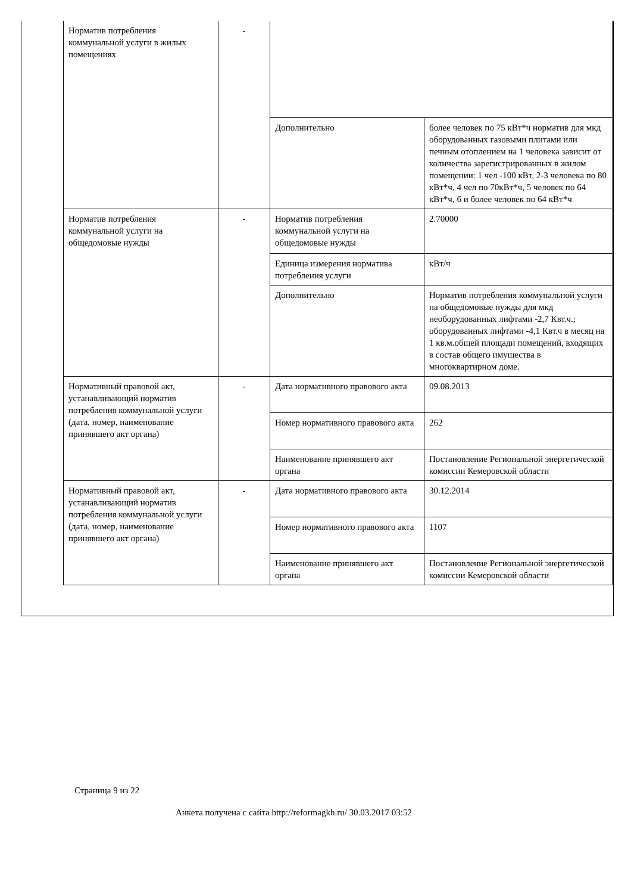| Норматив потребления коммунальной услуги в жилых помещениях | - | | |
| | | Дополнительно | более человек по 75 кВт*ч норматив для мкд оборудованных газовыми плитами или печным отоплением на 1 человека зависит от количества зарегистрированных в жилом помещении: 1 чел -100 кВт, 2-3 человека по 80 кВт*ч, 4 чел по 70кВт*ч, 5 человек по 64 кВт*ч, 6 и более человек по 64 кВт*ч |
| Норматив потребления коммунальной услуги на общедомовые нужды | - | Норматив потребления коммунальной услуги на общедомовые нужды | 2.70000 |
| | | Единица измерения норматива потребления услуги | кВт/ч |
| | | Дополнительно | Норматив потребления коммунальной услуги на общедомовые нужды для мкд необорудованных лифтами -2,7 Квт.ч.; оборудованных лифтами -4,1 Квт.ч в месяц на 1 кв.м.общей площади помещений, входящих в состав общего имущества в многоквартирном доме. |
| Нормативный правовой акт, устанавливающий норматив потребления коммунальной услуги (дата, номер, наименование принявшего акт органа) | - | Дата нормативного правового акта | 09.08.2013 |
| | | Номер нормативного правового акта | 262 |
| | | Наименование принявшего акт органа | Постановление Региональной энергетической комиссии Кемеровской области |
| Нормативный правовой акт, устанавливающий норматив потребления коммунальной услуги (дата, номер, наименование принявшего акт органа) | - | Дата нормативного правового акта | 30.12.2014 |
| | | Номер нормативного правового акта | 1107 |
| | | Наименование принявшего акт органа | Постановление Региональной энергетической комиссии Кемеровской области |
Страница 9 из 22
Анкета получена с сайта http://reformagkh.ru/ 30.03.2017 03:52